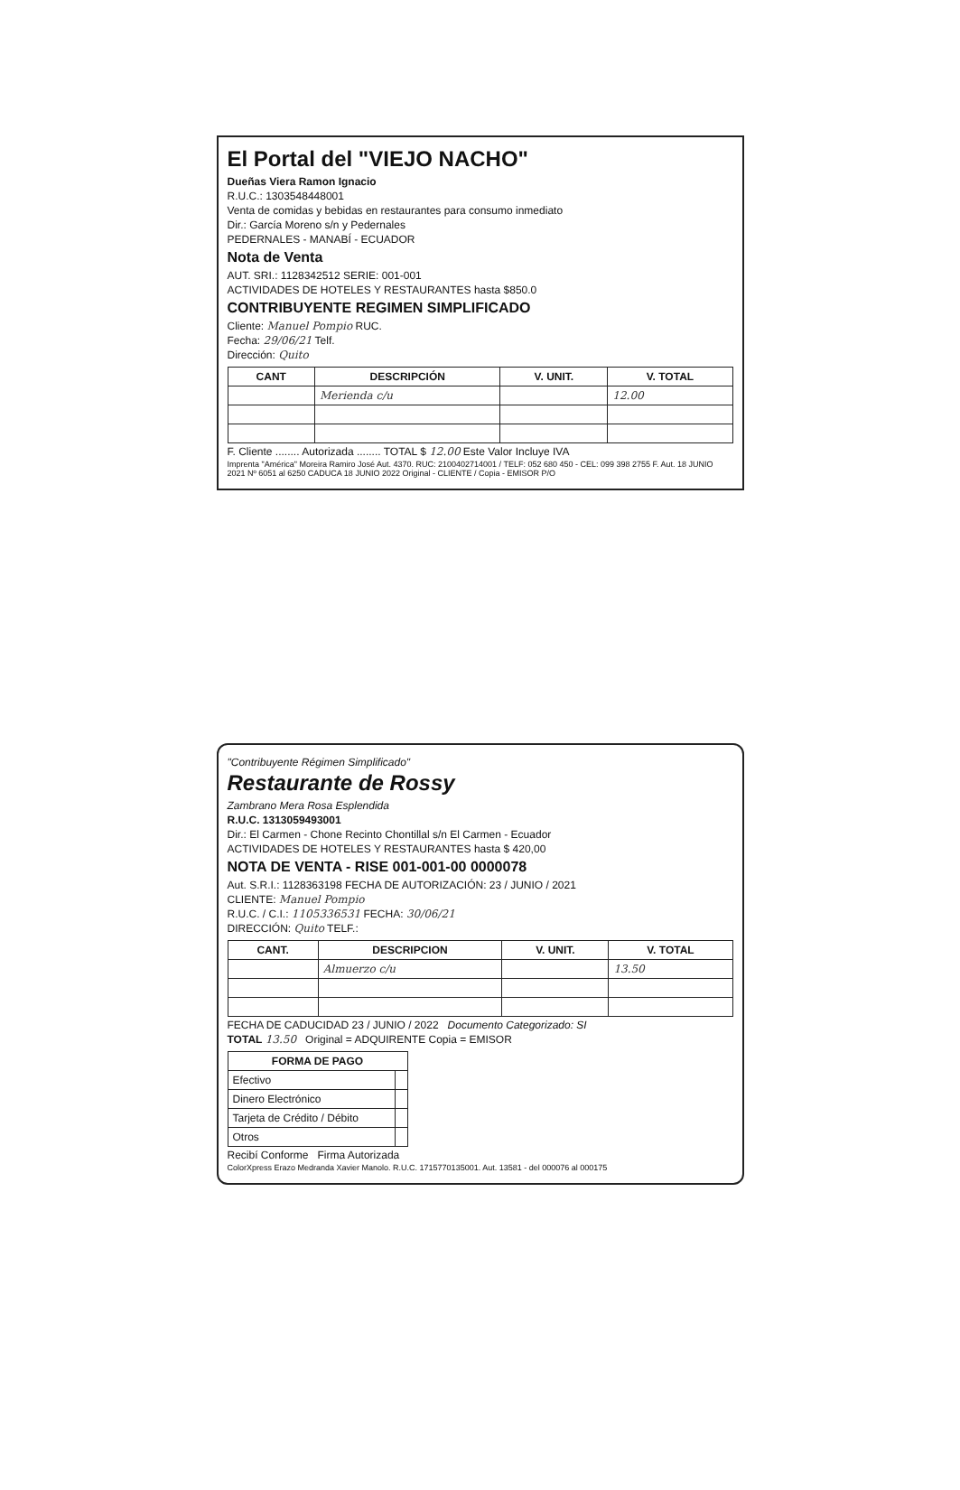El Portal del "VIEJO NACHO"
Dueñas Viera Ramon Ignacio
R.U.C.: 1303548448001
Venta de comidas y bebidas en restaurantes para consumo inmediato
Dir.: García Moreno s/n y Pedernales
PEDERNALES - MANABÍ - ECUADOR
Nota de Venta
AUT. SRI.: 1128342512 SERIE: 001-001
ACTIVIDADES DE HOTELES Y RESTAURANTES hasta $850.0
CONTRIBUYENTE REGIMEN SIMPLIFICADO
Cliente: Manuel Pompio RUC.
Fecha: 29/06/21 Telf.
Dirección: Quito
| CANT | DESCRIPCIÓN | V. UNIT. | V. TOTAL |
| --- | --- | --- | --- |
| | Merienda c/u | | 12.00 |
F. Cliente ........ Autorizada ........ TOTAL $ 12.00 Este Valor Incluye IVA
Imprenta "América" Moreira Ramiro José Aut. 4370. RUC: 2100402714001 / TELF: 052 680 450 - CEL: 099 398 2755 F. Aut. 18 JUNIO 2021 Nº 6051 al 6250 CADUCA 18 JUNIO 2022 Original - CLIENTE / Copia - EMISOR P/O
"Contribuyente Régimen Simplificado"
Restaurante de Rossy
Zambrano Mera Rosa Esplendida
R.U.C. 1313059493001
Dir.: El Carmen - Chone Recinto Chontillal s/n El Carmen - Ecuador
ACTIVIDADES DE HOTELES Y RESTAURANTES hasta $ 420,00
NOTA DE VENTA - RISE 001-001-00 0000078
Aut. S.R.I.: 1128363198 FECHA DE AUTORIZACIÓN: 23 / JUNIO / 2021
CLIENTE: Manuel Pompio
R.U.C. / C.I.: 1105336531 FECHA: 30/06/21
DIRECCIÓN: Quito TELF.:
| CANT. | DESCRIPCION | V. UNIT. | V. TOTAL |
| --- | --- | --- | --- |
| | Almuerzo c/u | | 13.50 |
FECHA DE CADUCIDAD 23 / JUNIO / 2022 Documento Categorizado: SI
TOTAL 13.50 Original = ADQUIRENTE Copia = EMISOR
| FORMA DE PAGO | |
| --- | --- |
| Efectivo | |
| Dinero Electrónico | |
| Tarjeta de Crédito / Débito | |
| Otros | |
Recibí Conforme Firma Autorizada
ColorXpress Erazo Medranda Xavier Manolo. R.U.C. 1715770135001. Aut. 13581 - del 000076 al 000175